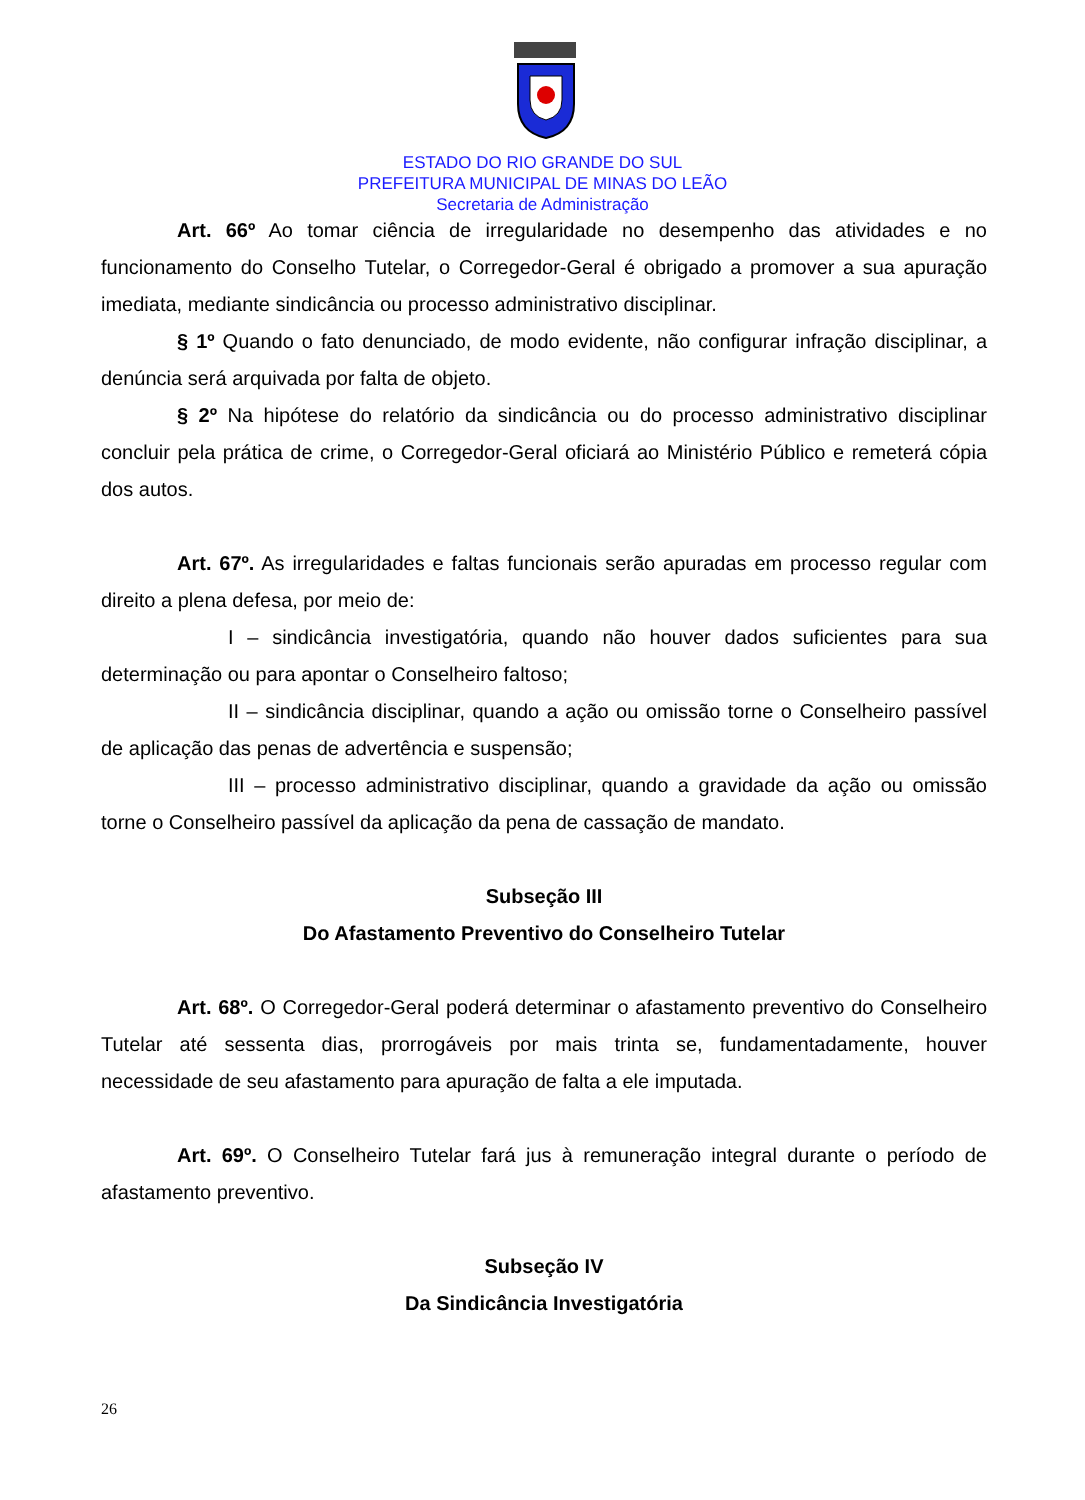ESTADO DO RIO GRANDE DO SUL
PREFEITURA MUNICIPAL DE MINAS DO LEÃO
Secretaria de Administração
Art. 66º Ao tomar ciência de irregularidade no desempenho das atividades e no funcionamento do Conselho Tutelar, o Corregedor-Geral é obrigado a promover a sua apuração imediata, mediante sindicância ou processo administrativo disciplinar.
§ 1º Quando o fato denunciado, de modo evidente, não configurar infração disciplinar, a denúncia será arquivada por falta de objeto.
§ 2º Na hipótese do relatório da sindicância ou do processo administrativo disciplinar concluir pela prática de crime, o Corregedor-Geral oficiará ao Ministério Público e remeterá cópia dos autos.
Art. 67º. As irregularidades e faltas funcionais serão apuradas em processo regular com direito a plena defesa, por meio de:
I – sindicância investigatória, quando não houver dados suficientes para sua determinação ou para apontar o Conselheiro faltoso;
II – sindicância disciplinar, quando a ação ou omissão torne o Conselheiro passível de aplicação das penas de advertência e suspensão;
III – processo administrativo disciplinar, quando a gravidade da ação ou omissão torne o Conselheiro passível da aplicação da pena de cassação de mandato.
Subseção III
Do Afastamento Preventivo do Conselheiro Tutelar
Art. 68º. O Corregedor-Geral poderá determinar o afastamento preventivo do Conselheiro Tutelar até sessenta dias, prorrogáveis por mais trinta se, fundamentadamente, houver necessidade de seu afastamento para apuração de falta a ele imputada.
Art. 69º. O Conselheiro Tutelar fará jus à remuneração integral durante o período de afastamento preventivo.
Subseção IV
Da Sindicância Investigatória
26